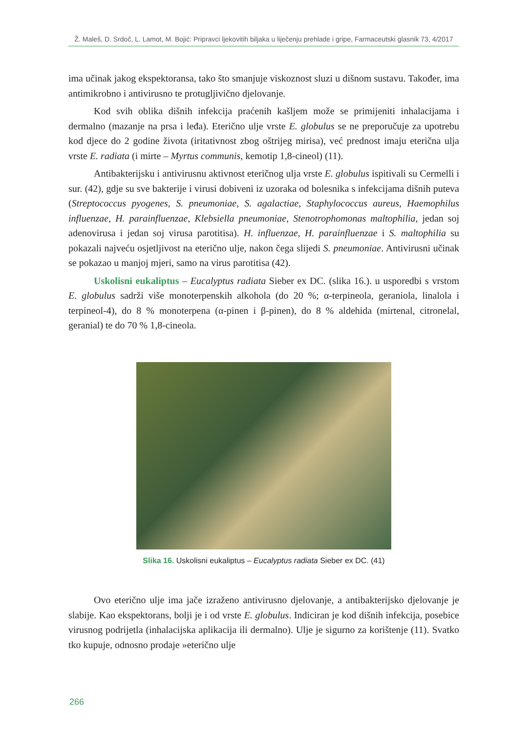Ž. Maleš, D. Srdoč, L. Lamot, M. Bojić: Pripravci ljekovitih biljaka u liječenju prehlade i gripe, Farmaceutski glasnik 73, 4/2017
ima učinak jakog ekspektoransa, tako što smanjuje viskoznost sluzi u dišnom sustavu. Također, ima antimikrobno i antivirusno te protugljivično djelovanje.
Kod svih oblika dišnih infekcija praćenih kašljem može se primijeniti inhalacijama i dermalno (mazanje na prsa i leđa). Eterično ulje vrste E. globulus se ne preporučuje za upotrebu kod djece do 2 godine života (iritativnost zbog oštrijeg mirisa), već prednost imaju eterična ulja vrste E. radiata (i mirte – Myrtus communis, kemotip 1,8-cineol) (11).
Antibakterijsku i antivirusnu aktivnost eteričnog ulja vrste E. globulus ispitivali su Cermelli i sur. (42), gdje su sve bakterije i virusi dobiveni iz uzoraka od bolesnika s infekcijama dišnih puteva (Streptococcus pyogenes, S. pneumoniae, S. agalactiae, Staphylococcus aureus, Haemophilus influenzae, H. parainfluenzae, Klebsiella pneumoniae, Stenotrophomonas maltophilia, jedan soj adenovirusa i jedan soj virusa parotitisa). H. influenzae, H. parainfluenzae i S. maltophilia su pokazali najveću osjetljivost na eterično ulje, nakon čega slijedi S. pneumoniae. Antivirusni učinak se pokazao u manjoj mjeri, samo na virus parotitisa (42).
Uskolisni eukaliptus – Eucalyptus radiata Sieber ex DC. (slika 16.). u usporedbi s vrstom E. globulus sadrži više monoterpenskih alkohola (do 20 %; α-terpineola, geraniola, linalola i terpineol-4), do 8 % monoterpena (α-pinen i β-pinen), do 8 % aldehida (mirtenal, citronelal, geranial) te do 70 % 1,8-cineola.
Slika 16. Uskolisni eukaliptus – Eucalyptus radiata Sieber ex DC. (41)
Ovo eterično ulje ima jače izraženo antivirusno djelovanje, a antibakterijsko djelovanje je slabije. Kao ekspektorans, bolji je i od vrste E. globulus. Indiciran je kod dišnih infekcija, posebice virusnog podrijetla (inhalacijska aplikacija ili dermalno). Ulje je sigurno za korištenje (11). Svatko tko kupuje, odnosno prodaje »eterično ulje
266